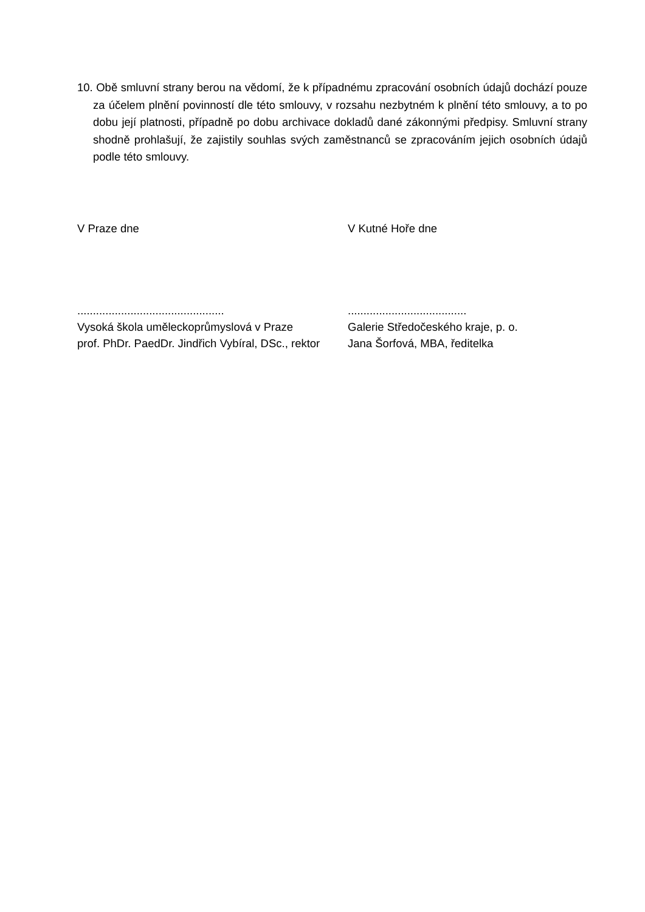10. Obě smluvní strany berou na vědomí, že k případnému zpracování osobních údajů dochází pouze za účelem plnění povinností dle této smlouvy, v rozsahu nezbytném k plnění této smlouvy, a to po dobu její platnosti, případně po dobu archivace dokladů dané zákonnými předpisy. Smluvní strany shodně prohlašují, že zajistily souhlas svých zaměstnanců se zpracováním jejich osobních údajů podle této smlouvy.
V Praze dne
...............................................
Vysoká škola uměleckoprůmyslová v Praze
prof. PhDr. PaedDr. Jindřich Vybíral, DSc., rektor
V Kutné Hoře dne
......................................
Galerie Středočeského kraje, p. o.
Jana Šorfová, MBA, ředitelka